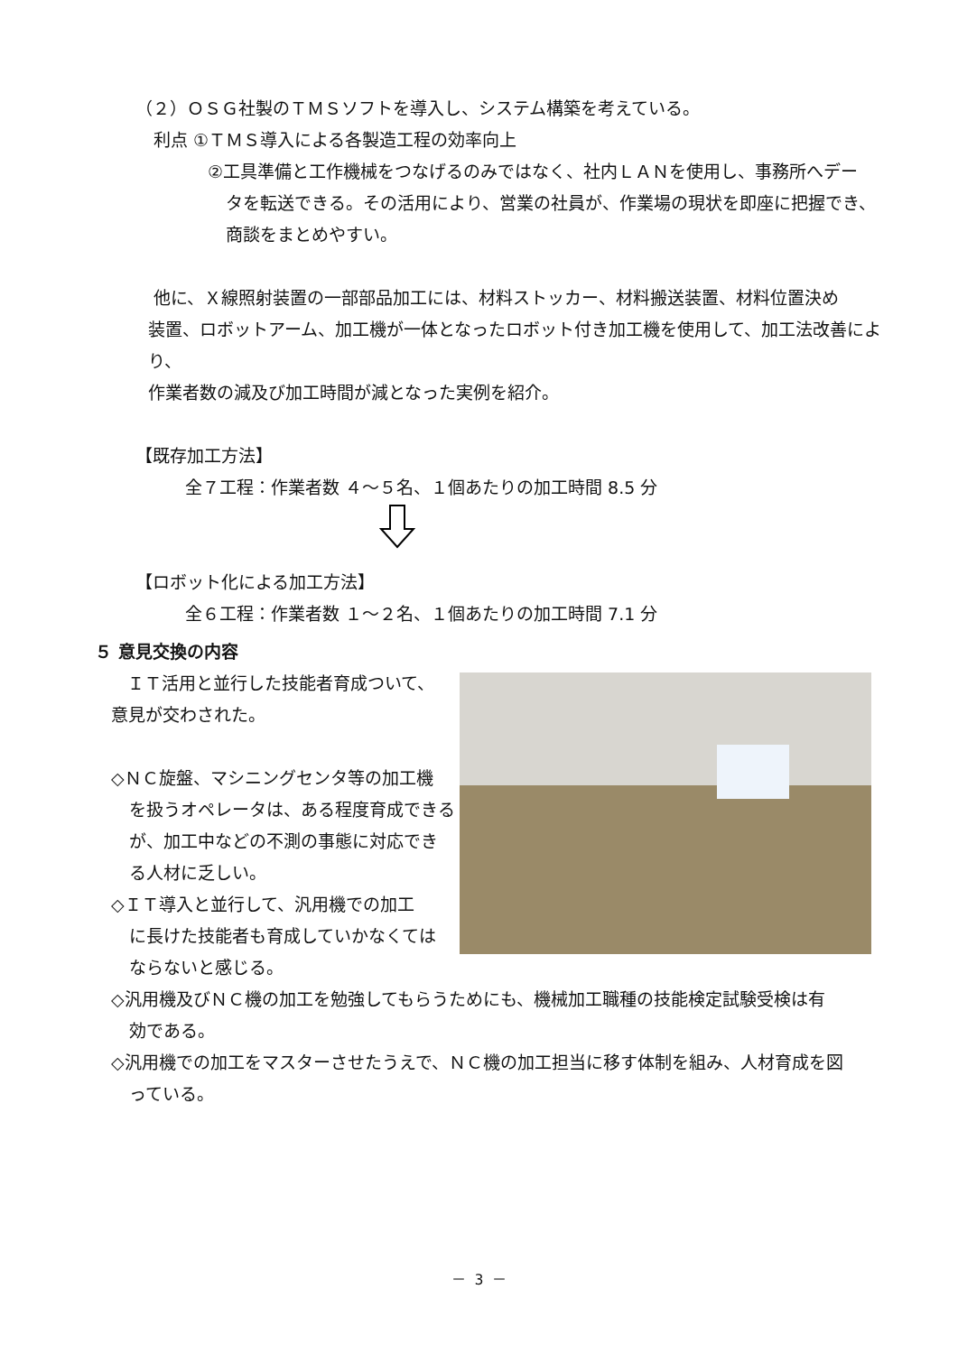（２）ＯＳＧ社製のＴＭＳソフトを導入し、システム構築を考えている。
利点 ①ＴＭＳ導入による各製造工程の効率向上
②工具準備と工作機械をつなげるのみではなく、社内ＬＡＮを使用し、事務所へデー
タを転送できる。その活用により、営業の社員が、作業場の現状を即座に把握でき、
商談をまとめやすい。
他に、Ｘ線照射装置の一部部品加工には、材料ストッカー、材料搬送装置、材料位置決め
装置、ロボットアーム、加工機が一体となったロボット付き加工機を使用して、加工法改善により、
作業者数の減及び加工時間が減となった実例を紹介。
【既存加工方法】
全７工程：作業者数 ４～５名、１個あたりの加工時間 8.5 分
【ロボット化による加工方法】
全６工程：作業者数 １～２名、１個あたりの加工時間 7.1 分
５ 意見交換の内容
ＩＴ活用と並行した技能者育成ついて、
意見が交わされた。
◇ＮＣ旋盤、マシニングセンタ等の加工機
を扱うオペレータは、ある程度育成できる
が、加工中などの不測の事態に対応でき
る人材に乏しい。
◇ＩＴ導入と並行して、汎用機での加工
に長けた技能者も育成していかなくては
ならないと感じる。
◇汎用機及びＮＣ機の加工を勉強してもらうためにも、機械加工職種の技能検定試験受検は有
効である。
◇汎用機での加工をマスターさせたうえで、ＮＣ機の加工担当に移す体制を組み、人材育成を図
っている。
－ 3 －